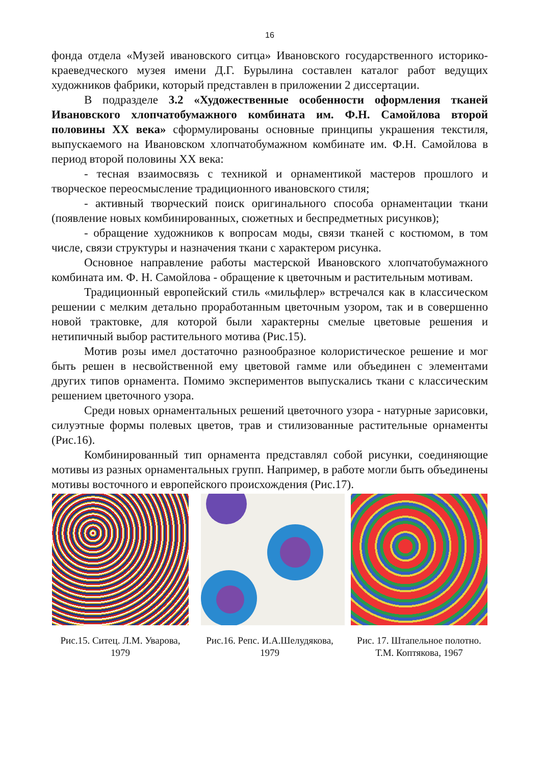16
фонда отдела «Музей ивановского ситца» Ивановского государственного историко-краеведческого музея имени Д.Г. Бурылина составлен каталог работ ведущих художников фабрики, который представлен в приложении 2 диссертации.
В подразделе 3.2 «Художественные особенности оформления тканей Ивановского хлопчатобумажного комбината им. Ф.Н. Самойлова второй половины XX века» сформулированы основные принципы украшения текстиля, выпускаемого на Ивановском хлопчатобумажном комбинате им. Ф.Н. Самойлова в период второй половины XX века:
- тесная взаимосвязь с техникой и орнаментикой мастеров прошлого и творческое переосмысление традиционного ивановского стиля;
- активный творческий поиск оригинального способа орнаментации ткани (появление новых комбинированных, сюжетных и беспредметных рисунков);
- обращение художников к вопросам моды, связи тканей с костюмом, в том числе, связи структуры и назначения ткани с характером рисунка.
Основное направление работы мастерской Ивановского хлопчатобумажного комбината им. Ф. Н. Самойлова - обращение к цветочным и растительным мотивам.
Традиционный европейский стиль «мильфлер» встречался как в классическом решении с мелким детально проработанным цветочным узором, так и в совершенно новой трактовке, для которой были характерны смелые цветовые решения и нетипичный выбор растительного мотива (Рис.15).
Мотив розы имел достаточно разнообразное колористическое решение и мог быть решен в несвойственной ему цветовой гамме или объединен с элементами других типов орнамента. Помимо экспериментов выпускались ткани с классическим решением цветочного узора.
Среди новых орнаментальных решений цветочного узора - натурные зарисовки, силуэтные формы полевых цветов, трав и стилизованные растительные орнаменты (Рис.16).
Комбинированный тип орнамента представлял собой рисунки, соединяющие мотивы из разных орнаментальных групп. Например, в работе могли быть объединены мотивы восточного и европейского происхождения (Рис.17).
Рис.15. Ситец. Л.М. Уварова, 1979
Рис.16. Репс. И.А.Шелудякова, 1979
Рис. 17. Штапельное полотно. Т.М. Коптякова, 1967